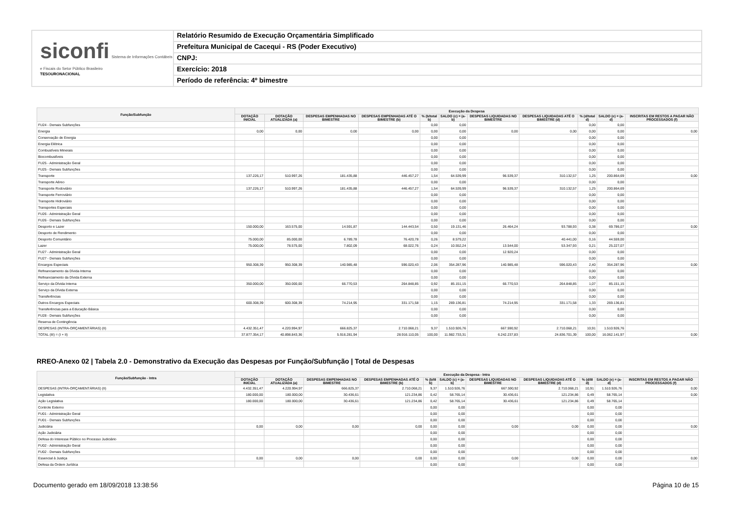siconfi Sistema de Informações Contábeis e Fiscais do Setor Público Brasileiro
TESOURONACIONAL
Relatório Resumido de Execução Orçamentária Simplificado
Prefeitura Municipal de Cacequi - RS (Poder Executivo)
CNPJ:
Exercício: 2018
Período de referência: 4º bimestre
| Função/Subfunção | Execução da Despesa | | | | | | | | | | |
| --- | --- | --- | --- | --- | --- | --- | --- | --- | --- | --- | --- |
| | DOTAÇÃO INICIAL | DOTAÇÃO ATUALIZADA (a) | DESPESAS EMPENHADAS NO BIMESTRE | DESPESAS EMPENHADAS ATÉ O BIMESTRE (b) | % (b/total b) | SALDO (c) = (a-b) | DESPESAS LIQUIDADAS NO BIMESTRE | DESPESAS LIQUIDADAS ATÉ O BIMESTRE (d) | % (d/total d) | SALDO (e) = (a-d) | INSCRITAS EM RESTOS A PAGAR NÃO PROCESSADOS (f) |
| FU24 - Demais Subfunções | | | | | 0,00 | 0,00 | | | 0,00 | 0,00 | |
| Energia | 0,00 | 0,00 | 0,00 | 0,00 | 0,00 | 0,00 | 0,00 | 0,00 | 0,00 | 0,00 | 0,00 |
| Conservação de Energia | | | | | 0,00 | 0,00 | | | 0,00 | 0,00 | |
| Energia Elétrica | | | | | 0,00 | 0,00 | | | 0,00 | 0,00 | |
| Combustíveis Minerais | | | | | 0,00 | 0,00 | | | 0,00 | 0,00 | |
| Biocombustíveis | | | | | 0,00 | 0,00 | | | 0,00 | 0,00 | |
| FU25 - Administração Geral | | | | | 0,00 | 0,00 | | | 0,00 | 0,00 | |
| FU25 - Demais Subfunções | | | | | 0,00 | 0,00 | | | 0,00 | 0,00 | |
| Transporte | 137.226,17 | 510.997,26 | 181.435,88 | 446.457,27 | 1,54 | 64.539,99 | 96.539,37 | 310.132,57 | 1,25 | 200.864,69 | 0,00 |
| Transporte Aéreo | | | | | 0,00 | 0,00 | | | 0,00 | 0,00 | |
| Transporte Rodoviário | 137.226,17 | 510.997,26 | 181.435,88 | 446.457,27 | 1,54 | 64.539,99 | 96.539,37 | 310.132,57 | 1,25 | 200.864,69 | |
| Transporte Ferroviário | | | | | 0,00 | 0,00 | | | 0,00 | 0,00 | |
| Transporte Hidroviário | | | | | 0,00 | 0,00 | | | 0,00 | 0,00 | |
| Transportes Especiais | | | | | 0,00 | 0,00 | | | 0,00 | 0,00 | |
| FU26 - Administração Geral | | | | | 0,00 | 0,00 | | | 0,00 | 0,00 | |
| FU26 - Demais Subfunções | | | | | 0,00 | 0,00 | | | 0,00 | 0,00 | |
| Desporto e Lazer | 150.000,00 | 163.575,00 | 14.591,87 | 144.443,54 | 0,50 | 19.131,46 | 26.464,24 | 93.788,93 | 0,38 | 69.786,07 | 0,00 |
| Desporto de Rendimento | | | | | 0,00 | 0,00 | | | 0,00 | 0,00 | |
| Desporto Comunitário | 75.000,00 | 85.000,00 | 6.789,78 | 76.420,78 | 0,26 | 8.579,22 | | 40.441,00 | 0,16 | 44.559,00 | |
| Lazer | 75.000,00 | 78.575,00 | 7.802,09 | 68.022,76 | 0,24 | 10.552,24 | 13.544,00 | 53.347,93 | 0,21 | 25.227,07 | |
| FU27 - Administração Geral | | | | | 0,00 | 0,00 | 12.920,24 | | 0,00 | 0,00 | |
| FU27 - Demais Subfunções | | | | | 0,00 | 0,00 | | | 0,00 | 0,00 | |
| Encargos Especiais | 950.308,39 | 950.308,39 | 140.985,48 | 596.020,43 | 2,06 | 354.287,96 | 140.985,48 | 596.020,43 | 2,40 | 354.287,96 | 0,00 |
| Refinanciamento da Dívida Interna | | | | | 0,00 | 0,00 | | | 0,00 | 0,00 | |
| Refinanciamento da Dívida Externa | | | | | 0,00 | 0,00 | | | 0,00 | 0,00 | |
| Serviço da Dívida Interna | 350.000,00 | 350.000,00 | 66.770,53 | 264.848,85 | 0,92 | 85.151,15 | 66.770,53 | 264.848,85 | 1,07 | 85.151,15 | |
| Serviço da Dívida Externa | | | | | 0,00 | 0,00 | | | 0,00 | 0,00 | |
| Transferências | | | | | 0,00 | 0,00 | | | 0,00 | 0,00 | |
| Outros Encargos Especiais | 600.308,39 | 600.308,39 | 74.214,95 | 331.171,58 | 1,15 | 269.136,81 | 74.214,95 | 331.171,58 | 1,33 | 269.136,81 | |
| Transferências para a Educação Básica | | | | | 0,00 | 0,00 | | | 0,00 | 0,00 | |
| FU28 - Demais Subfunções | | | | | 0,00 | 0,00 | | | 0,00 | 0,00 | |
| Reserva de Contingência | | | | | | | | | | | |
| DESPESAS (INTRA-ORÇAMENTÁRIAS) (II) | 4.432.351,47 | 4.220.994,97 | 666.825,37 | 2.710.068,21 | 9,37 | 1.510.926,76 | 667.590,92 | 2.710.068,21 | 10,91 | 1.510.926,76 | |
| TOTAL (III) = (I + II) | 37.877.354,17 | 40.898.843,36 | 5.916.281,94 | 28.916.110,05 | 100,00 | 11.982.733,31 | 6.242.237,83 | 24.836.701,39 | 100,00 | 16.062.141,97 | 0,00 |
RREO-Anexo 02 | Tabela 2.0 - Demonstrativo da Execução das Despesas por Função/Subfunção | Total de Despesas
| Função/Subfunção - Intra | Execução da Despesa - Intra | | | | | | | | | | |
| --- | --- | --- | --- | --- | --- | --- | --- | --- | --- | --- | --- |
| | DOTAÇÃO INICIAL | DOTAÇÃO ATUALIZADA (a) | DESPESAS EMPENHADAS NO BIMESTRE | DESPESAS EMPENHADAS ATÉ O BIMESTRE (b) | % (b/III b) | SALDO (c) = (a-b) | DESPESAS LIQUIDADAS NO BIMESTRE | DESPESAS LIQUIDADAS ATÉ O BIMESTRE (d) | % (d/III d) | SALDO (e) = (a-d) | INSCRITAS EM RESTOS A PAGAR NÃO PROCESSADOS (f) |
| DESPESAS (INTRA-ORÇAMENTÁRIAS) (II) | 4.432.351,47 | 4.220.994,97 | 666.825,37 | 2.710.068,21 | 9,37 | 1.510.926,76 | 667.590,92 | 2.710.068,21 | 10,91 | 1.510.926,76 | 0,00 |
| Legislativa | 180.000,00 | 180.000,00 | 30.436,61 | 121.234,86 | 0,42 | 58.765,14 | 30.436,61 | 121.234,86 | 0,49 | 58.765,14 | 0,00 |
| Ação Legislativa | 180.000,00 | 180.000,00 | 30.436,61 | 121.234,86 | 0,42 | 58.765,14 | 30.436,61 | 121.234,86 | 0,49 | 58.765,14 | |
| Controle Externo | | | | | 0,00 | 0,00 | | | 0,00 | 0,00 | |
| FU01 - Administração Geral | | | | | 0,00 | 0,00 | | | 0,00 | 0,00 | |
| FU01 - Demais Subfunções | | | | | 0,00 | 0,00 | | | 0,00 | 0,00 | |
| Judiciária | 0,00 | 0,00 | 0,00 | 0,00 | 0,00 | 0,00 | 0,00 | 0,00 | 0,00 | 0,00 | 0,00 |
| Ação Judiciária | | | | | 0,00 | 0,00 | | | 0,00 | 0,00 | |
| Defesa do Interesse Público no Processo Judiciário | | | | | 0,00 | 0,00 | | | 0,00 | 0,00 | |
| FU02 - Administração Geral | | | | | 0,00 | 0,00 | | | 0,00 | 0,00 | |
| FU02 - Demais Subfunções | | | | | 0,00 | 0,00 | | | 0,00 | 0,00 | |
| Essencial à Justiça | 0,00 | 0,00 | 0,00 | 0,00 | 0,00 | 0,00 | 0,00 | 0,00 | 0,00 | 0,00 | 0,00 |
| Defesa da Ordem Jurídica | | | | | 0,00 | 0,00 | | | 0,00 | 0,00 | |
Documento gerado em 18/09/2018 13:38:56 Página 10 de 15